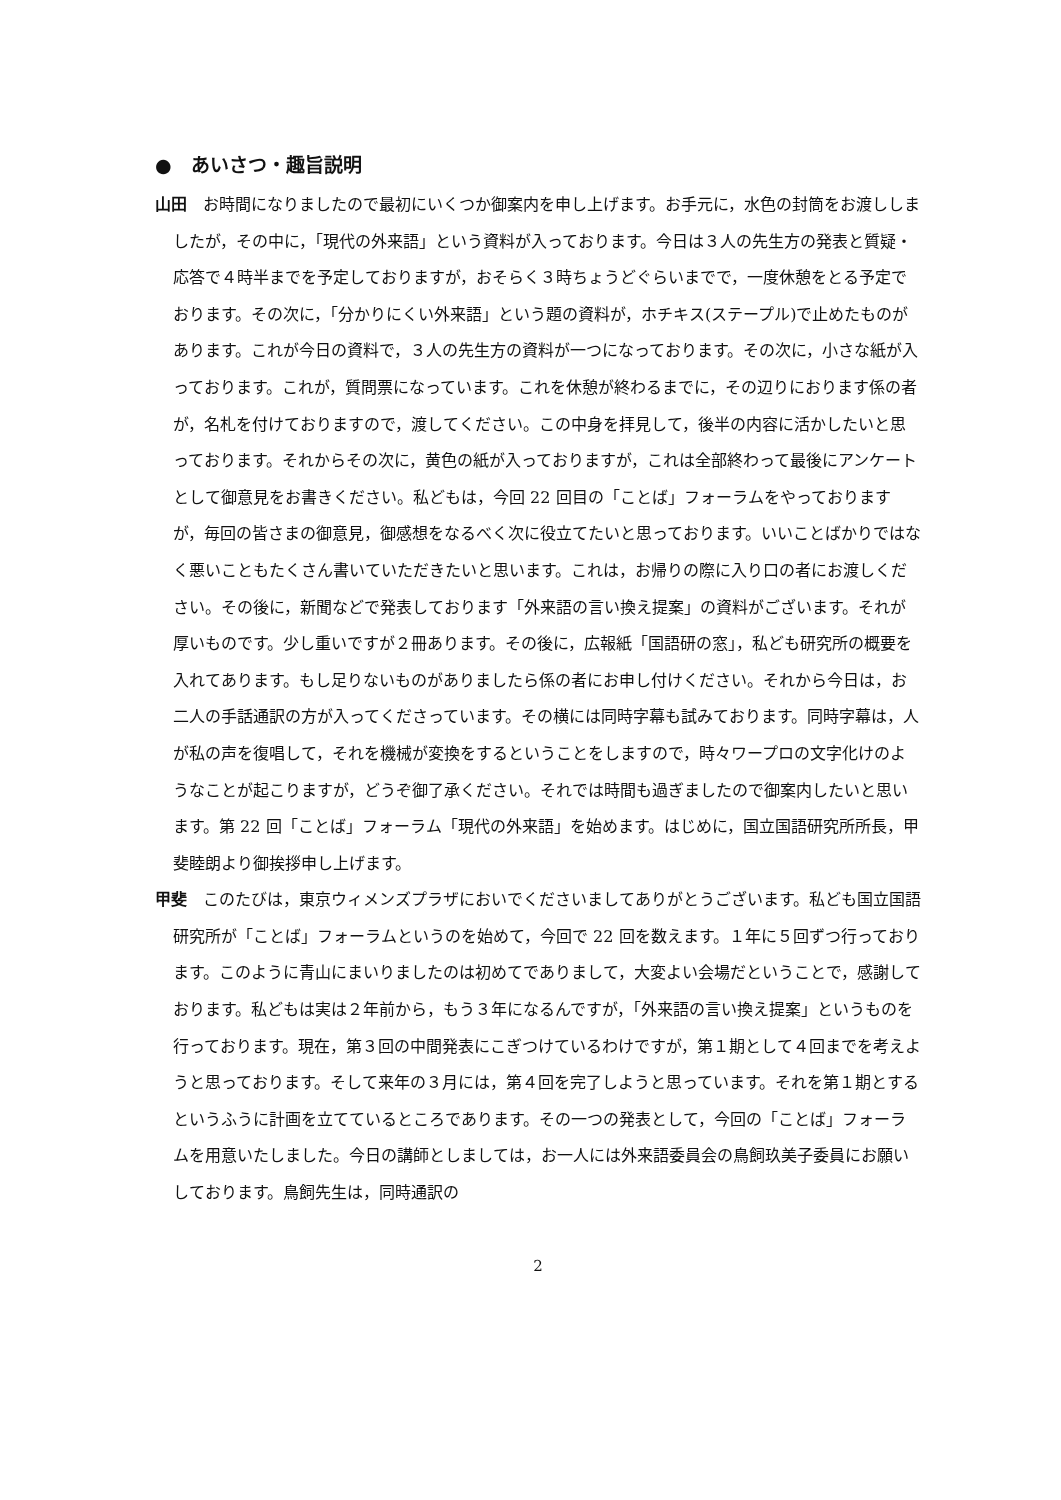●　あいさつ・趣旨説明
山田　お時間になりましたので最初にいくつか御案内を申し上げます。お手元に，水色の封筒をお渡ししましたが，その中に，「現代の外来語」という資料が入っております。今日は３人の先生方の発表と質疑・応答で４時半までを予定しておりますが，おそらく３時ちょうどぐらいまでで，一度休憩をとる予定でおります。その次に，「分かりにくい外来語」という題の資料が，ホチキス(ステープル)で止めたものがあります。これが今日の資料で，３人の先生方の資料が一つになっております。その次に，小さな紙が入っております。これが，質問票になっています。これを休憩が終わるまでに，その辺りにおります係の者が，名札を付けておりますので，渡してください。この中身を拝見して，後半の内容に活かしたいと思っております。それからその次に，黄色の紙が入っておりますが，これは全部終わって最後にアンケートとして御意見をお書きください。私どもは，今回 22 回目の「ことば」フォーラムをやっておりますが，毎回の皆さまの御意見，御感想をなるべく次に役立てたいと思っております。いいことばかりではなく悪いこともたくさん書いていただきたいと思います。これは，お帰りの際に入り口の者にお渡しください。その後に，新聞などで発表しております「外来語の言い換え提案」の資料がございます。それが厚いものです。少し重いですが２冊あります。その後に，広報紙「国語研の窓」，私ども研究所の概要を入れてあります。もし足りないものがありましたら係の者にお申し付けください。それから今日は，お二人の手話通訳の方が入ってくださっています。その横には同時字幕も試みております。同時字幕は，人が私の声を復唱して，それを機械が変換をするということをしますので，時々ワープロの文字化けのようなことが起こりますが，どうぞ御了承ください。それでは時間も過ぎましたので御案内したいと思います。第 22 回「ことば」フォーラム「現代の外来語」を始めます。はじめに，国立国語研究所所長，甲斐睦朗より御挨拶申し上げます。
甲斐　このたびは，東京ウィメンズプラザにおいでくださいましてありがとうございます。私ども国立国語研究所が「ことば」フォーラムというのを始めて，今回で 22 回を数えます。１年に５回ずつ行っております。このように青山にまいりましたのは初めてでありまして，大変よい会場だということで，感謝しております。私どもは実は２年前から，もう３年になるんですが，「外来語の言い換え提案」というものを行っております。現在，第３回の中間発表にこぎつけているわけですが，第１期として４回までを考えようと思っております。そして来年の３月には，第４回を完了しようと思っています。それを第１期とするというふうに計画を立てているところであります。その一つの発表として，今回の「ことば」フォーラムを用意いたしました。今日の講師としましては，お一人には外来語委員会の鳥飼玖美子委員にお願いしております。鳥飼先生は，同時通訳の
2